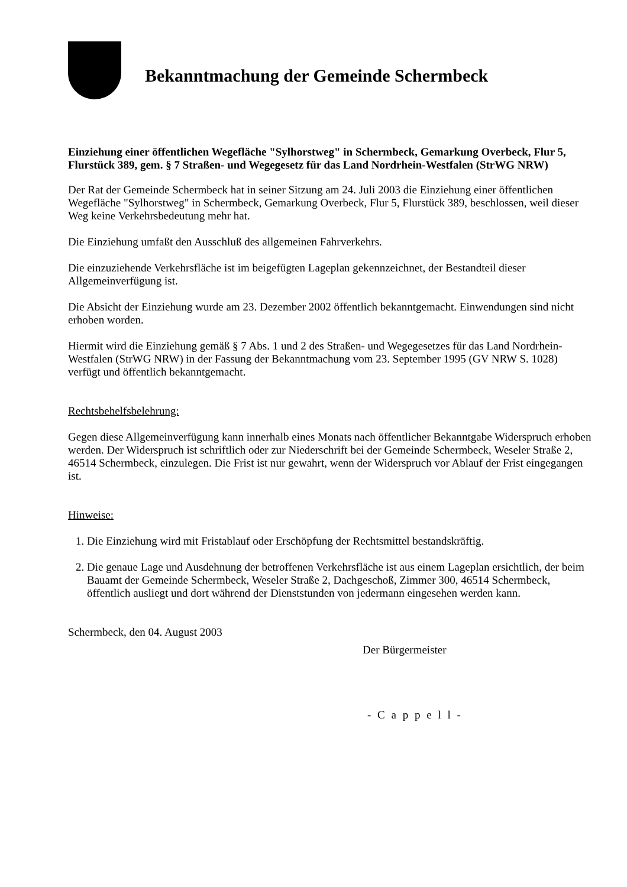Bekanntmachung der Gemeinde Schermbeck
Einziehung einer öffentlichen Wegefläche "Sylhorstweg" in Schermbeck, Gemarkung Overbeck, Flur 5, Flurstück 389, gem. § 7 Straßen- und Wegegesetz für das Land Nordrhein-Westfalen (StrWG NRW)
Der Rat der Gemeinde Schermbeck hat in seiner Sitzung am 24. Juli 2003 die Einziehung einer öffentlichen Wegefläche "Sylhorstweg" in Schermbeck, Gemarkung Overbeck, Flur 5, Flurstück 389, beschlossen, weil dieser Weg keine Verkehrsbedeutung mehr hat.
Die Einziehung umfaßt den Ausschluß des allgemeinen Fahrverkehrs.
Die einzuziehende Verkehrsfläche ist im beigefügten Lageplan gekennzeichnet, der Bestandteil dieser Allgemeinverfügung ist.
Die Absicht der Einziehung wurde am 23. Dezember 2002 öffentlich bekanntgemacht. Einwendungen sind nicht erhoben worden.
Hiermit wird die Einziehung gemäß § 7 Abs. 1 und 2 des Straßen- und Wegegesetzes für das Land Nordrhein-Westfalen (StrWG NRW) in der Fassung der Bekanntmachung vom 23. September 1995 (GV NRW S. 1028) verfügt und öffentlich bekanntgemacht.
Rechtsbehelfsbelehrung:
Gegen diese Allgemeinverfügung kann innerhalb eines Monats nach öffentlicher Bekanntgabe Widerspruch erhoben werden. Der Widerspruch ist schriftlich oder zur Niederschrift bei der Gemeinde Schermbeck, Weseler Straße 2, 46514 Schermbeck, einzulegen. Die Frist ist nur gewahrt, wenn der Widerspruch vor Ablauf der Frist eingegangen ist.
Hinweise:
1. Die Einziehung wird mit Fristablauf oder Erschöpfung der Rechtsmittel bestandskräftig.
2. Die genaue Lage und Ausdehnung der betroffenen Verkehrsfläche ist aus einem Lageplan ersichtlich, der beim Bauamt der Gemeinde Schermbeck, Weseler Straße 2, Dachgeschoß, Zimmer 300, 46514 Schermbeck, öffentlich ausliegt und dort während der Dienststunden von jedermann eingesehen werden kann.
Schermbeck, den 04. August 2003
Der Bürgermeister
- C a p p e l l -